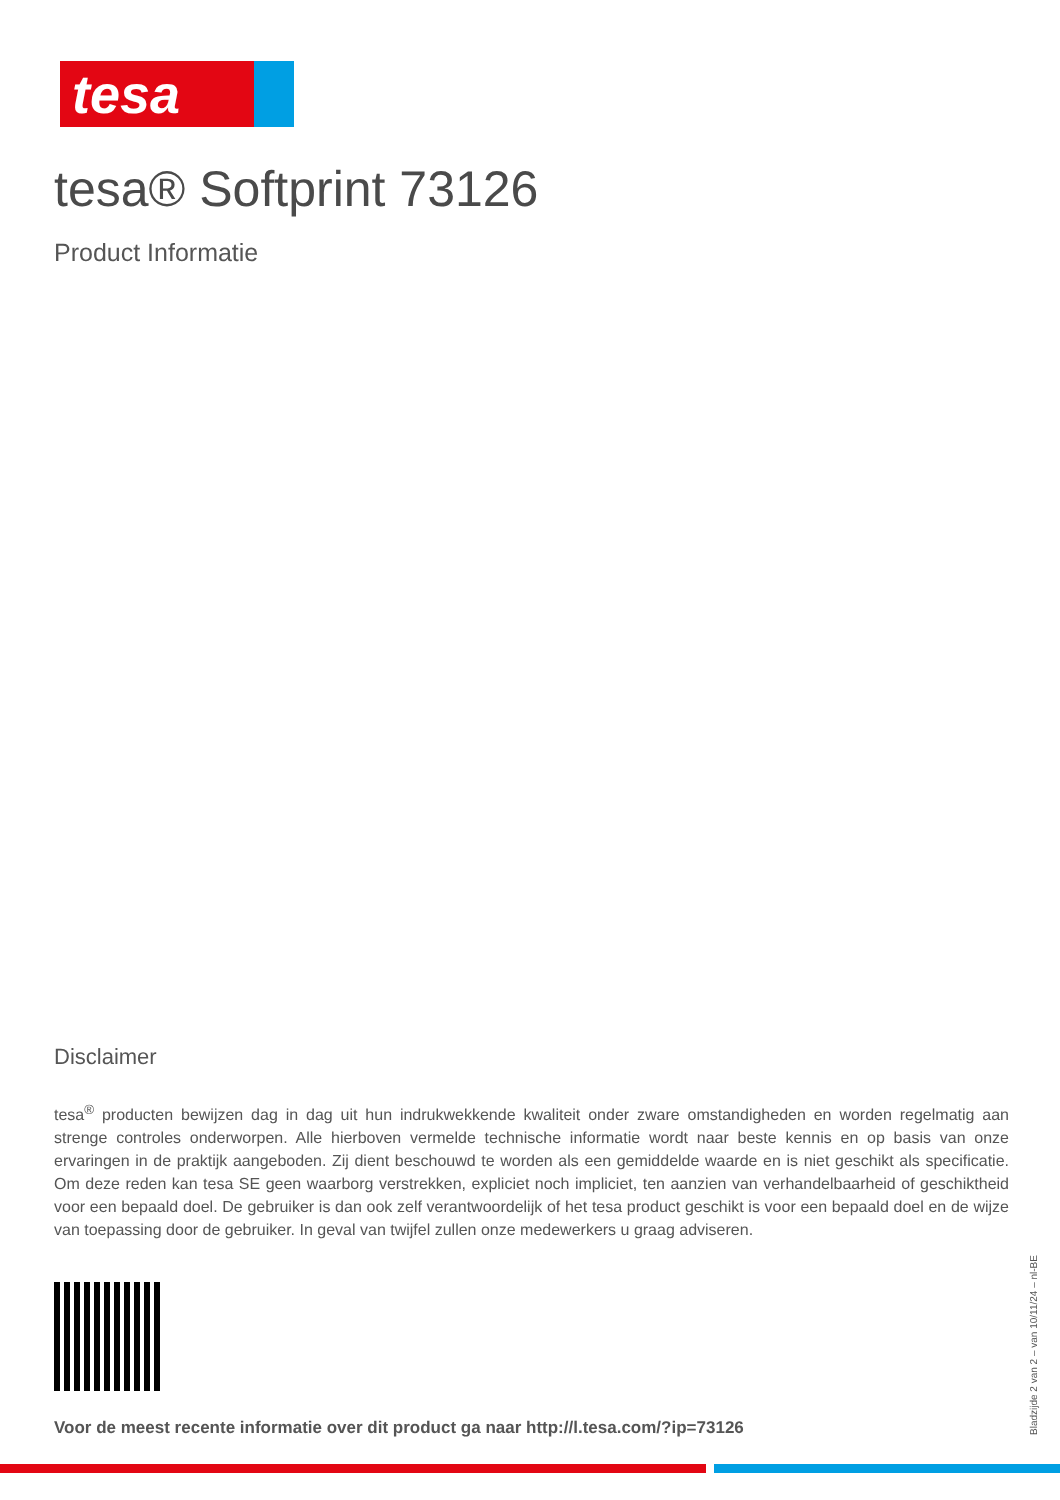tesa
tesa® Softprint 73126
Product Informatie
Disclaimer
tesa<sup>®</sup> producten bewijzen dag in dag uit hun indrukwekkende kwaliteit onder zware omstandigheden en worden regelmatig aan strenge controles onderworpen. Alle hierboven vermelde technische informatie wordt naar beste kennis en op basis van onze ervaringen in de praktijk aangeboden. Zij dient beschouwd te worden als een gemiddelde waarde en is niet geschikt als specificatie. Om deze reden kan tesa SE geen waarborg verstrekken, expliciet noch impliciet, ten aanzien van verhandelbaarheid of geschiktheid voor een bepaald doel. De gebruiker is dan ook zelf verantwoordelijk of het tesa product geschikt is voor een bepaald doel en de wijze van toepassing door de gebruiker. In geval van twijfel zullen onze medewerkers u graag adviseren.
Voor de meest recente informatie over dit product ga naar http://l.tesa.com/?ip=73126
Bladzijde 2 van 2 – van 10/11/24 – nl-BE